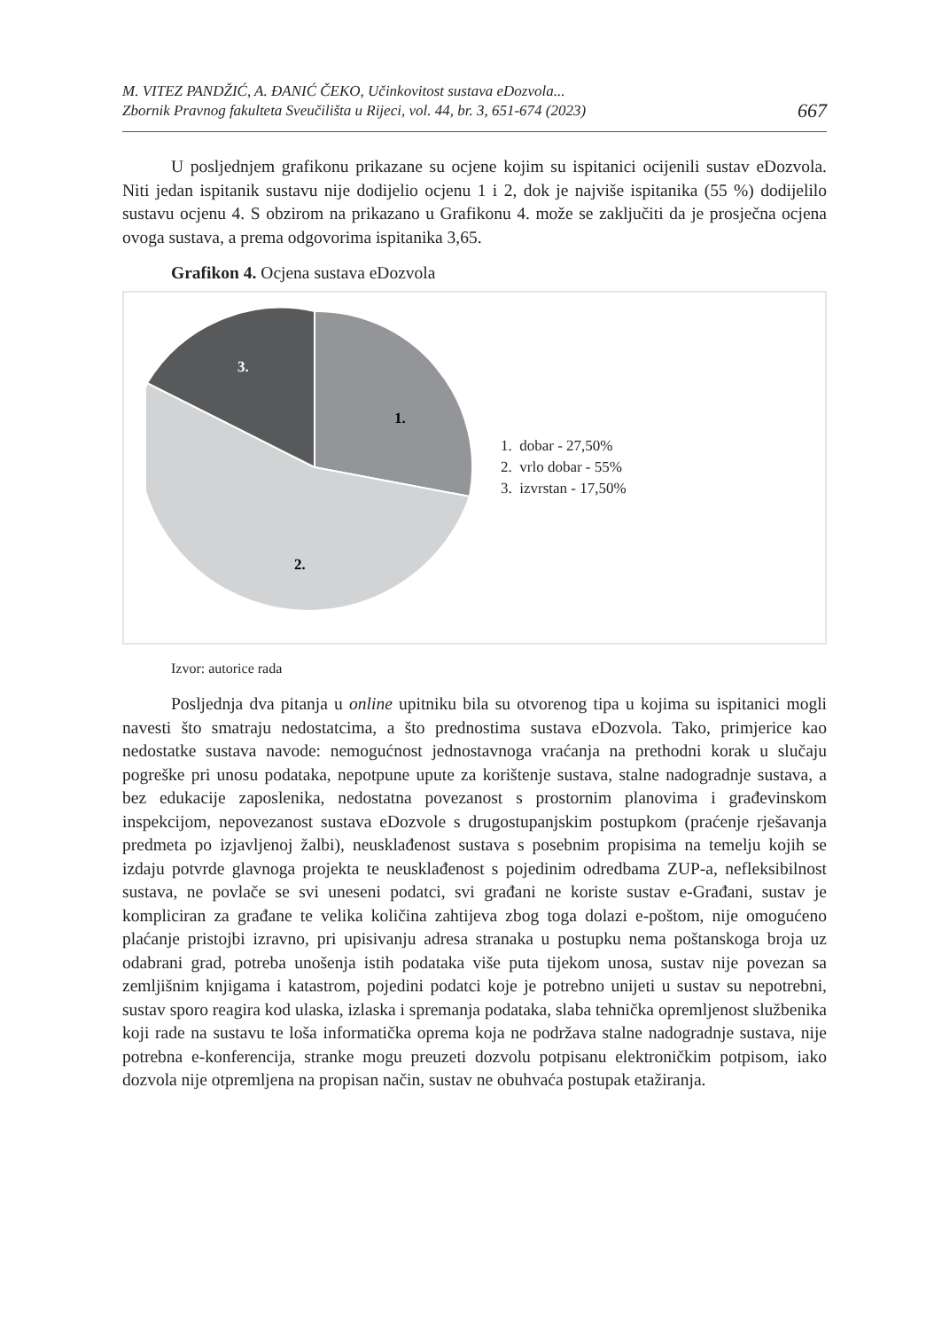M. VITEZ PANDŽIĆ, A. ĐANIĆ ČEKO, Učinkovitost sustava eDozvola...
Zbornik Pravnog fakulteta Sveučilišta u Rijeci, vol. 44, br. 3, 651-674 (2023)
667
U posljednjem grafikonu prikazane su ocjene kojim su ispitanici ocijenili sustav eDozvola. Niti jedan ispitanik sustavu nije dodijelio ocjenu 1 i 2, dok je najviše ispitanika (55 %) dodijelilo sustavu ocjenu 4. S obzirom na prikazano u Grafikonu 4. može se zaključiti da je prosječna ocjena ovoga sustava, a prema odgovorima ispitanika 3,65.
Grafikon 4. Ocjena sustava eDozvola
1.
2.
3.
1. dobar - 27,50%
2. vrlo dobar - 55%
3. izvrstan - 17,50%
Izvor: autorice rada
Posljednja dva pitanja u online upitniku bila su otvorenog tipa u kojima su ispitanici mogli navesti što smatraju nedostatcima, a što prednostima sustava eDozvola. Tako, primjerice kao nedostatke sustava navode: nemogućnost jednostavnoga vraćanja na prethodni korak u slučaju pogreške pri unosu podataka, nepotpune upute za korištenje sustava, stalne nadogradnje sustava, a bez edukacije zaposlenika, nedostatna povezanost s prostornim planovima i građevinskom inspekcijom, nepovezanost sustava eDozvole s drugostupanjskim postupkom (praćenje rješavanja predmeta po izjavljenoj žalbi), neusklađenost sustava s posebnim propisima na temelju kojih se izdaju potvrde glavnoga projekta te neusklađenost s pojedinim odredbama ZUP-a, nefleksibilnost sustava, ne povlače se svi uneseni podatci, svi građani ne koriste sustav e-Građani, sustav je kompliciran za građane te velika količina zahtijeva zbog toga dolazi e-poštom, nije omogućeno plaćanje pristojbi izravno, pri upisivanju adresa stranaka u postupku nema poštanskoga broja uz odabrani grad, potreba unošenja istih podataka više puta tijekom unosa, sustav nije povezan sa zemljišnim knjigama i katastrom, pojedini podatci koje je potrebno unijeti u sustav su nepotrebni, sustav sporo reagira kod ulaska, izlaska i spremanja podataka, slaba tehnička opremljenost službenika koji rade na sustavu te loša informatička oprema koja ne podržava stalne nadogradnje sustava, nije potrebna e-konferencija, stranke mogu preuzeti dozvolu potpisanu elektroničkim potpisom, iako dozvola nije otpremljena na propisan način, sustav ne obuhvaća postupak etažiranja.